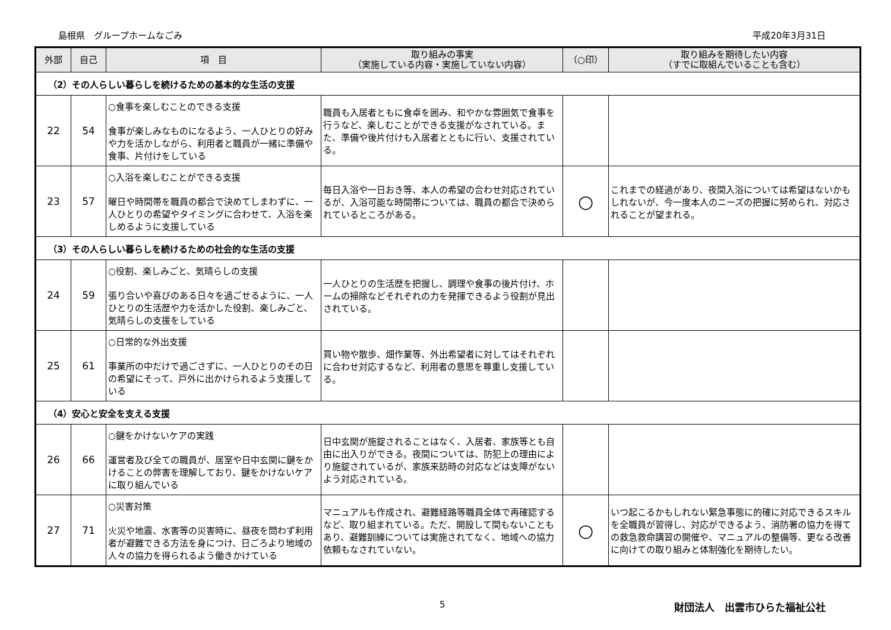島根県　グループホームなごみ 平成20年3月31日
| 外部 | 自己 | 項 目 | 取り組みの事実 （実施している内容・実施していない内容） | （○印） | 取り組みを期待したい内容 （すでに取組んでいることも含む） |
| --- | --- | --- | --- | --- | --- |
| （2）その人らしい暮らしを続けるための基本的な生活の支援 | | | | | |
| 22 | 54 | ○食事を楽しむことのできる支援 食事が楽しみなものになるよう、一人ひとりの好みや力を活かしながら、利用者と職員が一緒に準備や食事、片付けをしている | 職員も入居者ともに食卓を囲み、和やかな雰囲気で食事を行うなど、楽しむことができる支援がなされている。また、準備や後片付けも入居者とともに行い、支援されている。 | | |
| 23 | 57 | ○入浴を楽しむことができる支援 曜日や時間帯を職員の都合で決めてしまわずに、一人ひとりの希望やタイミングに合わせて、入浴を楽しめるように支援している | 毎日入浴や一日おき等、本人の希望の合わせ対応されているが、入浴可能な時間帯については、職員の都合で決められているところがある。 | ○ | これまでの経過があり、夜間入浴については希望はないかもしれないが、今一度本人のニーズの把握に努められ、対応されることが望まれる。 |
| （3）その人らしい暮らしを続けるための社会的な生活の支援 | | | | | |
| 24 | 59 | ○役割、楽しみごと、気晴らしの支援 張り合いや喜びのある日々を過ごせるように、一人ひとりの生活歴や力を活かした役割、楽しみごと、気晴らしの支援をしている | 一人ひとりの生活歴を把握し、調理や食事の後片付け、ホームの掃除などそれぞれの力を発揮できるよう役割が見出されている。 | | |
| 25 | 61 | ○日常的な外出支援 事業所の中だけで過ごさずに、一人ひとりのその日の希望にそって、戸外に出かけられるよう支援している | 買い物や散歩、畑作業等、外出希望者に対してはそれぞれに合わせ対応するなど、利用者の意思を尊重し支援している。 | | |
| （4）安心と安全を支える支援 | | | | | |
| 26 | 66 | ○鍵をかけないケアの実践 運営者及び全ての職員が、居室や日中玄関に鍵をかけることの弊害を理解しており、鍵をかけないケアに取り組んでいる | 日中玄関が施錠されることはなく、入居者、家族等とも自由に出入りができる。夜間については、防犯上の理由により施錠されているが、家族来訪時の対応などは支障がないよう対応されている。 | | |
| 27 | 71 | ○災害対策 火災や地震、水害等の災害時に、昼夜を問わず利用者が避難できる方法を身につけ、日ごろより地域の人々の協力を得られるよう働きかけている | マニュアルも作成され、避難経路等職員全体で再確認するなど、取り組まれている。ただ、開設して間もないこともあり、避難訓練については実施されてなく、地域への協力依頼もなされていない。 | ○ | いつ起こるかもしれない緊急事態に的確に対応できるスキルを全職員が習得し、対応ができるよう、消防署の協力を得ての救急救命講習の開催や、マニュアルの整備等、更なる改善に向けての取り組みと体制強化を期待したい。 |
5 財団法人　出雲市ひらた福祉公社